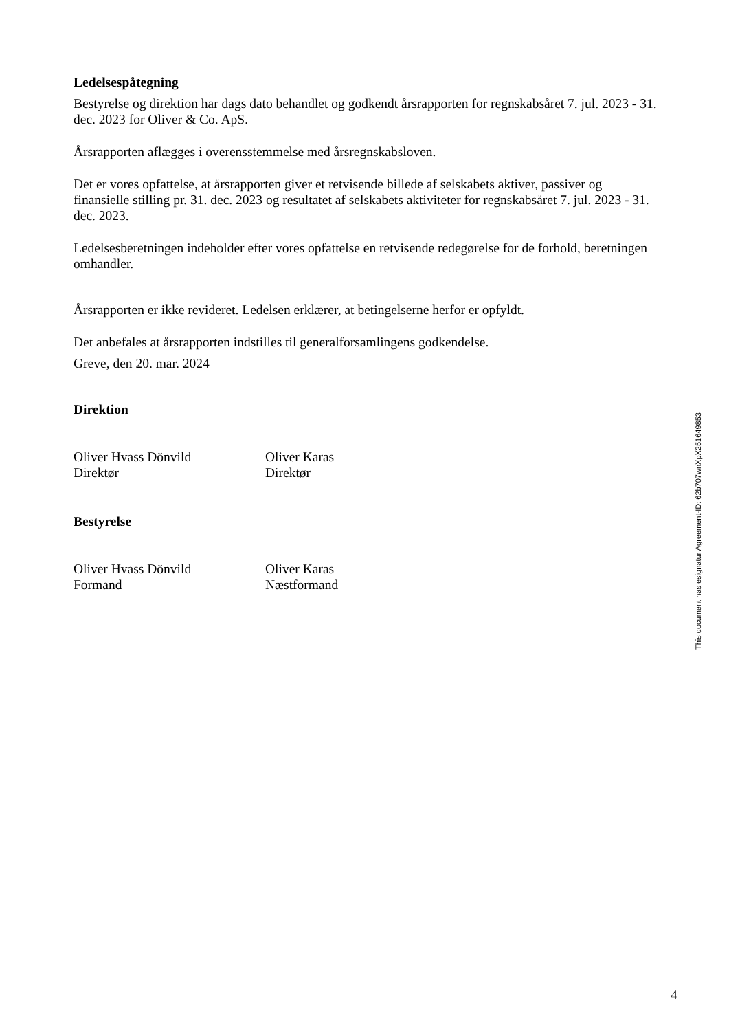Ledelsespåtegning
Bestyrelse og direktion har dags dato behandlet og godkendt årsrapporten for regnskabsåret 7. jul. 2023 - 31. dec. 2023 for Oliver & Co. ApS.
Årsrapporten aflægges i overensstemmelse med årsregnskabsloven.
Det er vores opfattelse, at årsrapporten giver et retvisende billede af selskabets aktiver, passiver og finansielle stilling pr. 31. dec. 2023 og resultatet af selskabets aktiviteter for regnskabsåret 7. jul. 2023 - 31. dec. 2023.
Ledelsesberetningen indeholder efter vores opfattelse en retvisende redegørelse for de forhold, beretningen omhandler.
Årsrapporten er ikke revideret. Ledelsen erklærer, at betingelserne herfor er opfyldt.
Det anbefales at årsrapporten indstilles til generalforsamlingens godkendelse.
Greve, den 20. mar. 2024
Direktion
Oliver Hvass Dönvild
Direktør
Oliver Karas
Direktør
Bestyrelse
Oliver Hvass Dönvild
Formand
Oliver Karas
Næstformand
This document has esignatur Agreement-ID: 62b707wnXpX251649853
4